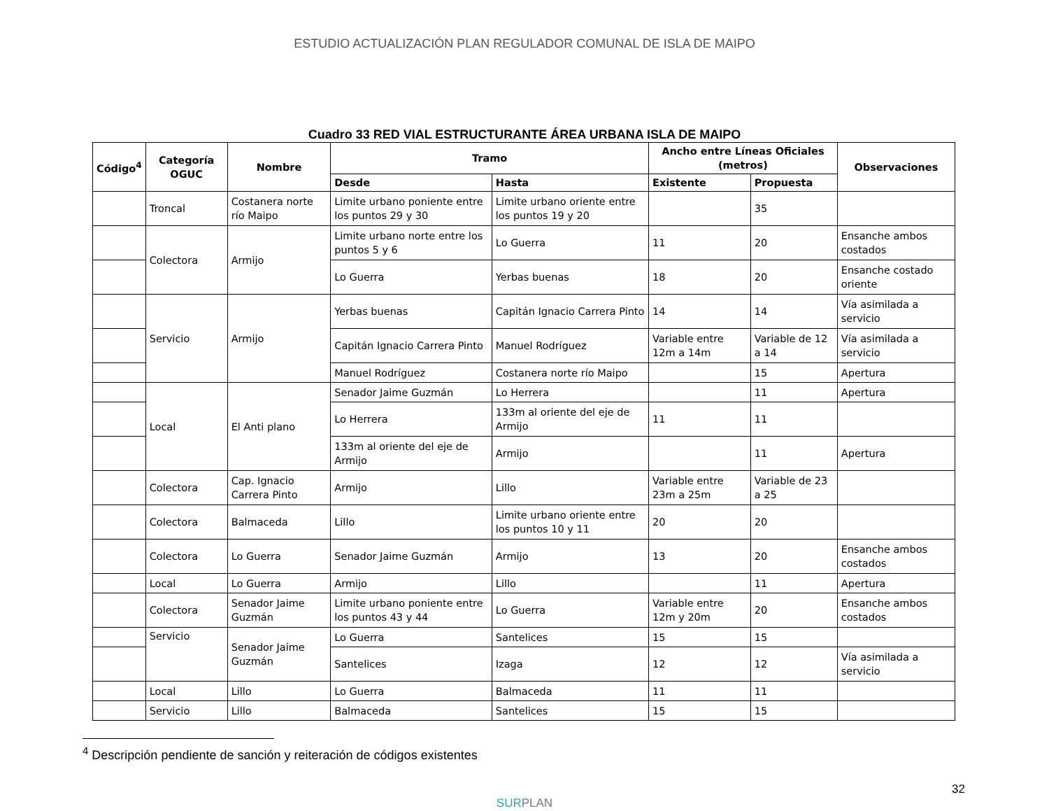ESTUDIO ACTUALIZACIÓN PLAN REGULADOR COMUNAL DE ISLA DE MAIPO
Cuadro 33 RED VIAL ESTRUCTURANTE ÁREA URBANA ISLA DE MAIPO
| Código<sup>4</sup> | Categoría OGUC | Nombre | Tramo | | Ancho entre Líneas Oficiales (metros) | | Observaciones |
| --- | --- | --- | --- | --- | --- | --- | --- |
| | | | Desde | Hasta | Existente | Propuesta | |
| | Troncal | Costanera norte río Maipo | Limite urbano poniente entre los puntos 29 y 30 | Limite urbano oriente entre los puntos 19 y 20 | | 35 | |
| | Colectora | Armijo | Limite urbano norte entre los puntos 5 y 6 | Lo Guerra | 11 | 20 | Ensanche ambos costados |
| | | | Lo Guerra | Yerbas buenas | 18 | 20 | Ensanche costado oriente |
| | Servicio | Armijo | Yerbas buenas | Capitán Ignacio Carrera Pinto | 14 | 14 | Vía asimilada a servicio |
| | | | Capitán Ignacio Carrera Pinto | Manuel Rodríguez | Variable entre 12m a 14m | Variable de 12 a 14 | Vía asimilada a servicio |
| | | | Manuel Rodríguez | Costanera norte río Maipo | | 15 | Apertura |
| | Local | El Anti plano | Senador Jaime Guzmán | Lo Herrera | | 11 | Apertura |
| | | | Lo Herrera | 133m al oriente del eje de Armijo | 11 | 11 | |
| | | | 133m al oriente del eje de Armijo | Armijo | | 11 | Apertura |
| | Colectora | Cap. Ignacio Carrera Pinto | Armijo | Lillo | Variable entre 23m a 25m | Variable de 23 a 25 | |
| | Colectora | Balmaceda | Lillo | Limite urbano oriente entre los puntos 10 y 11 | 20 | 20 | |
| | Colectora | Lo Guerra | Senador Jaime Guzmán | Armijo | 13 | 20 | Ensanche ambos costados |
| | Local | Lo Guerra | Armijo | Lillo | | 11 | Apertura |
| | Colectora | Senador Jaime Guzmán | Limite urbano poniente entre los puntos 43 y 44 | Lo Guerra | Variable entre 12m y 20m | 20 | Ensanche ambos costados |
| | Servicio | Senador Jaime Guzmán | Lo Guerra | Santelices | 15 | 15 | |
| | | | Santelices | Izaga | 12 | 12 | Vía asimilada a servicio |
| | Local | Lillo | Lo Guerra | Balmaceda | 11 | 11 | |
| | Servicio | Lillo | Balmaceda | Santelices | 15 | 15 | |
<sup>4</sup> Descripción pendiente de sanción y reiteración de códigos existentes
32
SURPLAN